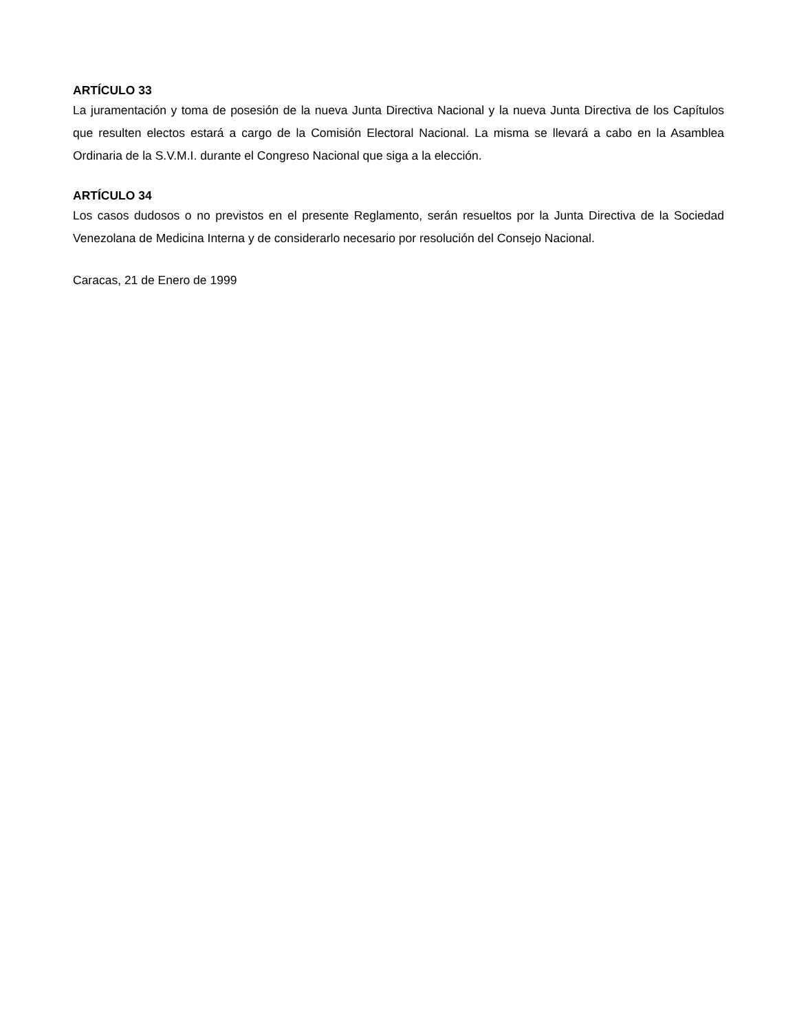ARTÍCULO 33
La juramentación y toma de posesión de la nueva Junta Directiva Nacional y la nueva Junta Directiva de los Capítulos que resulten electos estará a cargo de la Comisión Electoral Nacional. La misma se llevará a cabo en la Asamblea Ordinaria de la S.V.M.I. durante el Congreso Nacional que siga a la elección.
ARTÍCULO 34
Los casos dudosos o no previstos en el presente Reglamento, serán resueltos por la Junta Directiva de la Sociedad Venezolana de Medicina Interna y de considerarlo necesario por resolución del Consejo Nacional.
Caracas, 21 de Enero de 1999